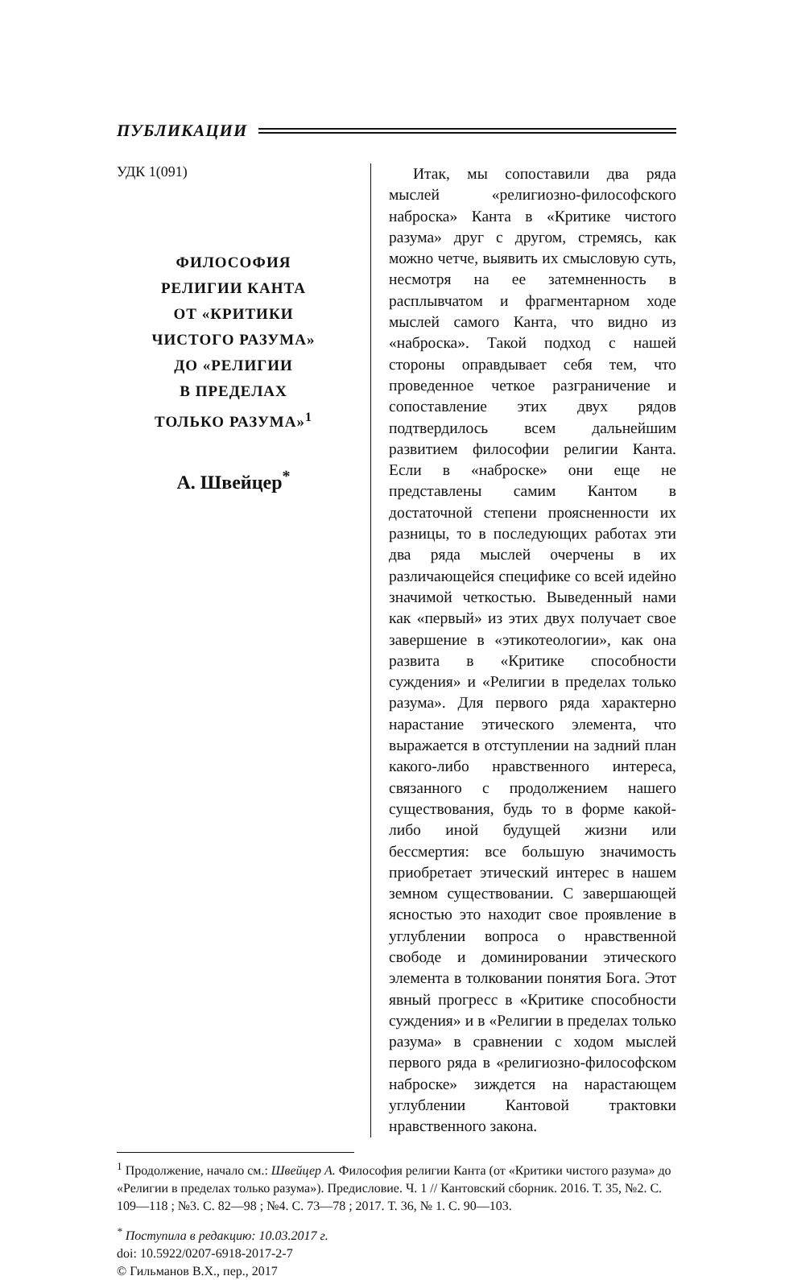ПУБЛИКАЦИИ
УДК 1(091)
ФИЛОСОФИЯ
РЕЛИГИИ КАНТА
ОТ «КРИТИКИ
ЧИСТОГО РАЗУМА»
ДО «РЕЛИГИИ
В ПРЕДЕЛАХ
ТОЛЬКО РАЗУМА»<sup>1</sup>
А. Швейцер<sup>*</sup>
Итак, мы сопоставили два ряда мыслей «религиозно-философского наброска» Канта в «Критике чистого разума» друг с другом, стремясь, как можно четче, выявить их смысловую суть, несмотря на ее затемненность в расплывчатом и фрагментарном ходе мыслей самого Канта, что видно из «наброска». Такой подход с нашей стороны оправдывает себя тем, что проведенное четкое разграничение и сопоставление этих двух рядов подтвердилось всем дальнейшим развитием философии религии Канта. Если в «наброске» они еще не представлены самим Кантом в достаточной степени проясненности их разницы, то в последующих работах эти два ряда мыслей очерчены в их различающейся специфике со всей идейно значимой четкостью. Выведенный нами как «первый» из этих двух получает свое завершение в «этикотеологии», как она развита в «Критике способности суждения» и «Религии в пределах только разума». Для первого ряда характерно нарастание этического элемента, что выражается в отступлении на задний план какого-либо нравственного интереса, связанного с продолжением нашего существования, будь то в форме какой-либо иной будущей жизни или бессмертия: все большую значимость приобретает этический интерес в нашем земном существовании. С завершающей ясностью это находит свое проявление в углублении вопроса о нравственной свободе и доминировании этического элемента в толковании понятия Бога. Этот явный прогресс в «Критике способности суждения» и в «Религии в пределах только разума» в сравнении с ходом мыслей первого ряда в «религиозно-философском наброске» зиждется на нарастающем углублении Кантовой трактовки нравственного закона.
<sup>1</sup> Продолжение, начало см.: Швейцер А. Философия религии Канта (от «Критики чистого разума» до «Религии в пределах только разума»). Предисловие. Ч. 1 // Кантовский сборник. 2016. Т. 35, №2. С. 109—118 ; №3. С. 82—98 ; №4. С. 73—78 ; 2017. Т. 36, № 1. С. 90—103.
<sup>*</sup> Поступила в редакцию: 10.03.2017 г.
doi: 10.5922/0207-6918-2017-2-7
© Гильманов В.Х., пер., 2017